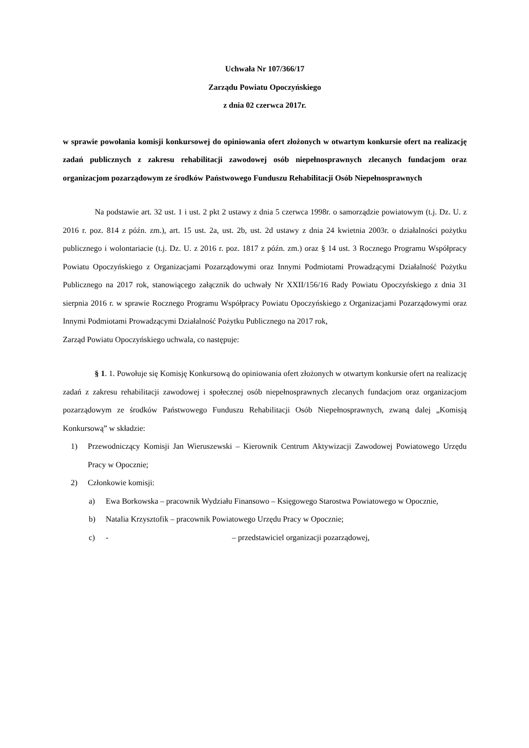Uchwała Nr 107/366/17
Zarządu Powiatu Opoczyńskiego
z dnia 02 czerwca 2017r.
w sprawie powołania komisji konkursowej do opiniowania ofert złożonych w otwartym konkursie ofert na realizację zadań publicznych z zakresu rehabilitacji zawodowej osób niepełnosprawnych zlecanych fundacjom oraz organizacjom pozarządowym ze środków Państwowego Funduszu Rehabilitacji Osób Niepełnosprawnych
Na podstawie art. 32 ust. 1 i ust. 2 pkt 2 ustawy z dnia 5 czerwca 1998r. o samorządzie powiatowym (t.j. Dz. U. z 2016 r. poz. 814 z późn. zm.), art. 15 ust. 2a, ust. 2b, ust. 2d ustawy z dnia 24 kwietnia 2003r. o działalności pożytku publicznego i wolontariacie (t.j. Dz. U. z 2016 r. poz. 1817 z późn. zm.) oraz § 14 ust. 3 Rocznego Programu Współpracy Powiatu Opoczyńskiego z Organizacjami Pozarządowymi oraz Innymi Podmiotami Prowadzącymi Działalność Pożytku Publicznego na 2017 rok, stanowiącego załącznik do uchwały Nr XXII/156/16 Rady Powiatu Opoczyńskiego z dnia 31 sierpnia 2016 r. w sprawie Rocznego Programu Współpracy Powiatu Opoczyńskiego z Organizacjami Pozarządowymi oraz Innymi Podmiotami Prowadzącymi Działalność Pożytku Publicznego na 2017 rok,
Zarząd Powiatu Opoczyńskiego uchwala, co następuje:
§ 1. 1. Powołuje się Komisję Konkursową do opiniowania ofert złożonych w otwartym konkursie ofert na realizację zadań z zakresu rehabilitacji zawodowej i społecznej osób niepełnosprawnych zlecanych fundacjom oraz organizacjom pozarządowym ze środków Państwowego Funduszu Rehabilitacji Osób Niepełnosprawnych, zwaną dalej „Komisją Konkursową” w składzie:
1) Przewodniczący Komisji Jan Wieruszewski – Kierownik Centrum Aktywizacji Zawodowej Powiatowego Urzędu Pracy w Opocznie;
2) Członkowie komisji:
a) Ewa Borkowska – pracownik Wydziału Finansowo – Księgowego Starostwa Powiatowego w Opocznie,
b) Natalia Krzysztofik – pracownik Powiatowego Urzędu Pracy w Opocznie;
c) - – przedstawiciel organizacji pozarządowej,